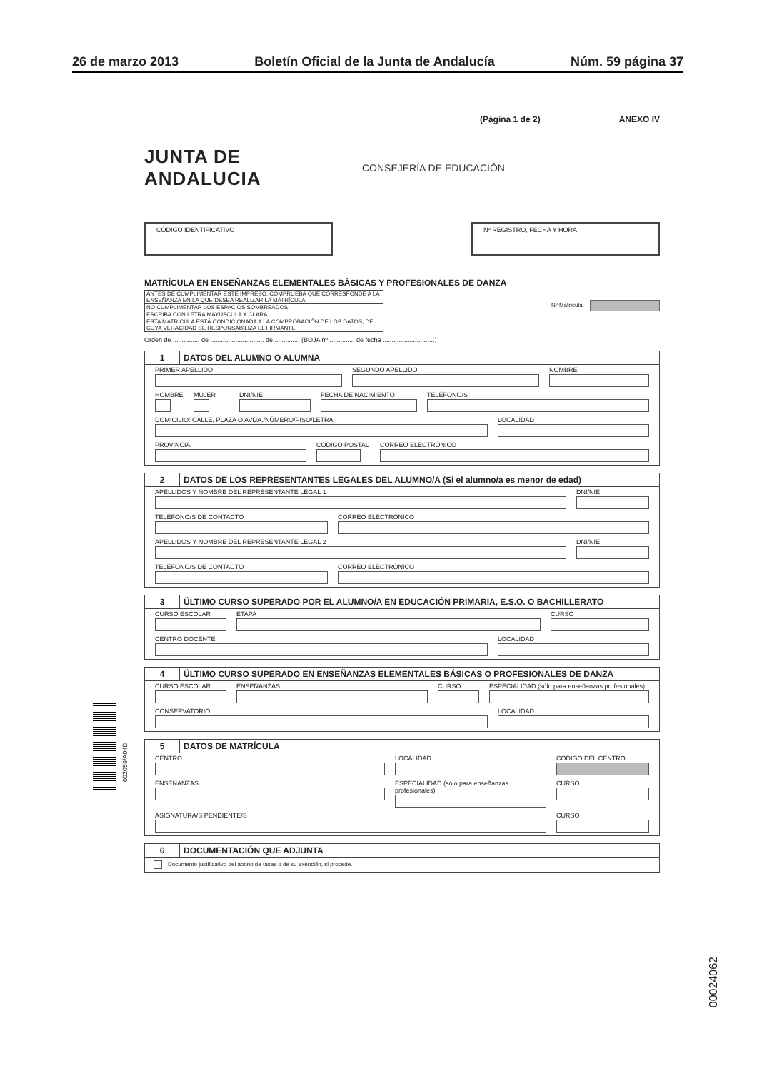26 de marzo 2013 Boletín Oficial de la Junta de Andalucía Núm. 59 página 37
(Página 1 de 2) ANEXO IV
JUNTA DE ANDALUCIA CONSEJERÍA DE EDUCACIÓN
CÓDIGO IDENTIFICATIVO Nº REGISTRO, FECHA Y HORA
MATRÍCULA EN ENSEÑANZAS ELEMENTALES BÁSICAS Y PROFESIONALES DE DANZA
| ANTES DE CUMPLIMENTAR ESTE IMPRESO, COMPRUEBA QUE CORRESPONDE A LA ENSEÑANZA EN LA QUE DESEA REALIZAR LA MATRÍCULA. |
| NO CUMPLIMENTAR LOS ESPACIOS SOMBREADOS. |
| ESCRIBA CON LETRA MAYÚSCULA Y CLARA. |
| ESTA MATRÍCULA ESTÁ CONDICIONADA A LA COMPROBACIÓN DE LOS DATOS, DE CUYA VERACIDAD SE RESPONSABILIZA EL FIRMANTE. |
Nº Matrícula
Orden de ............... de .............................. de .............. (BOJA nº .............. de fecha .............................)
1 DATOS DEL ALUMNO O ALUMNA
PRIMER APELLIDO SEGUNDO APELLIDO NOMBRE
HOMBRE MUJER DNI/NIE FECHA DE NACIMIENTO TELÉFONO/S
DOMICILIO: CALLE, PLAZA O AVDA./NÚMERO/PISO/LETRA LOCALIDAD
PROVINCIA CÓDIGO POSTAL CORREO ELECTRÓNICO
2 DATOS DE LOS REPRESENTANTES LEGALES DEL ALUMNO/A (Si el alumno/a es menor de edad)
APELLIDOS Y NOMBRE DEL REPRESENTANTE LEGAL 1 DNI/NIE
TELÉFONO/S DE CONTACTO CORREO ELECTRÓNICO
APELLIDOS Y NOMBRE DEL REPRESENTANTE LEGAL 2 DNI/NIE
TELÉFONO/S DE CONTACTO CORREO ELECTRÓNICO
3 ÚLTIMO CURSO SUPERADO POR EL ALUMNO/A EN EDUCACIÓN PRIMARIA, E.S.O. O BACHILLERATO
CURSO ESCOLAR ETAPA CURSO
CENTRO DOCENTE LOCALIDAD
4 ÚLTIMO CURSO SUPERADO EN ENSEÑANZAS ELEMENTALES BÁSICAS O PROFESIONALES DE DANZA
CURSO ESCOLAR ENSEÑANZAS CURSO ESPECIALIDAD (sólo para enseñanzas profesionales)
CONSERVATORIO LOCALIDAD
5 DATOS DE MATRÍCULA
CENTRO LOCALIDAD CÓDIGO DEL CENTRO
ENSEÑANZAS ESPECIALIDAD (sólo para enseñanzas profesionales)
CURSO
ASIGNATURA/S PENDIENTE/S CURSO
6 DOCUMENTACIÓN QUE ADJUNTA
Documento justificativo del abono de tasas o de su exención, si procede.
002059/A04D
00024062